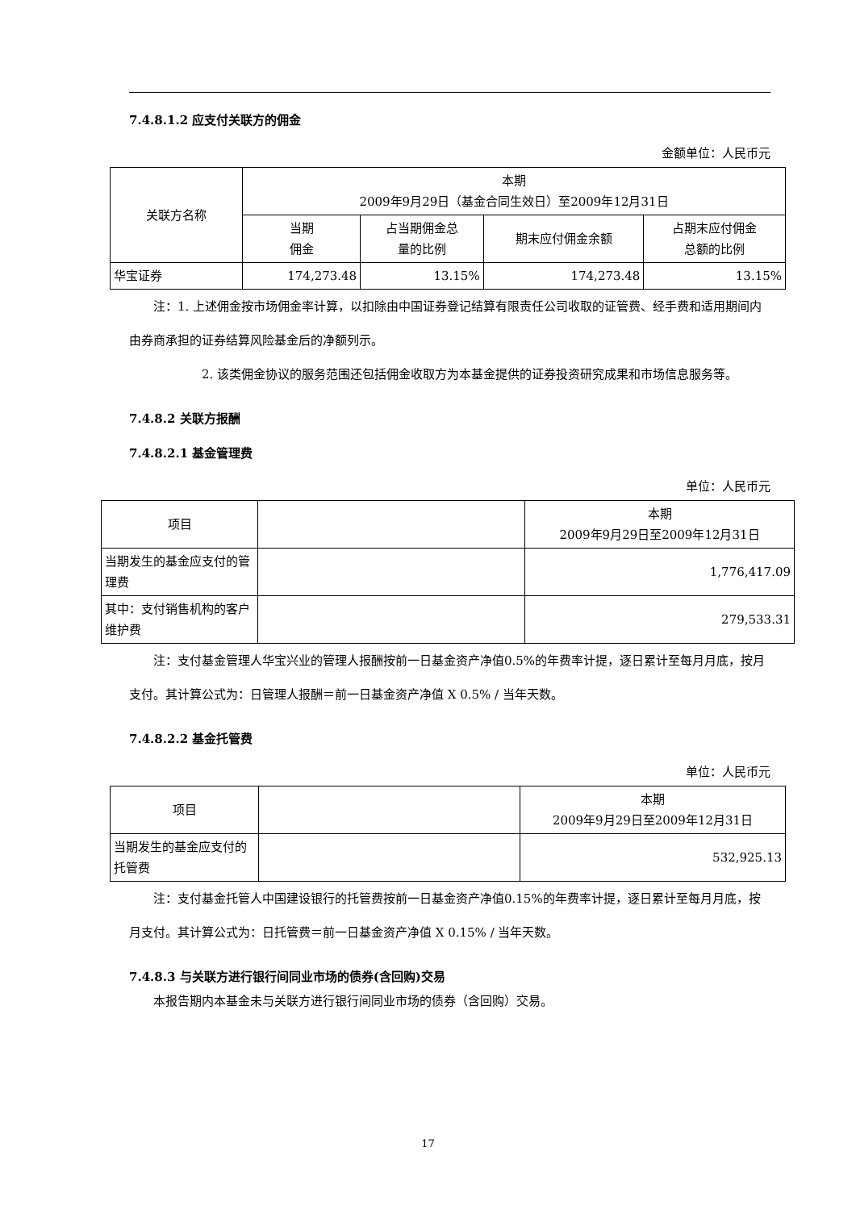7.4.8.1.2 应支付关联方的佣金
金额单位：人民币元
| 关联方名称 | 本期 2009年9月29日（基金合同生效日）至2009年12月31日 | | | |
| --- | --- | --- | --- | --- |
| | 当期 佣金 | 占当期佣金总 量的比例 | 期末应付佣金余额 | 占期末应付佣金 总额的比例 |
| 华宝证券 | 174,273.48 | 13.15% | 174,273.48 | 13.15% |
注：1. 上述佣金按市场佣金率计算，以扣除由中国证券登记结算有限责任公司收取的证管费、经手费和适用期间内由券商承担的证券结算风险基金后的净额列示。
2. 该类佣金协议的服务范围还包括佣金收取方为本基金提供的证券投资研究成果和市场信息服务等。
7.4.8.2 关联方报酬
7.4.8.2.1 基金管理费
单位：人民币元
| 项目 | | 本期 2009年9月29日至2009年12月31日 |
| --- | --- | --- |
| 当期发生的基金应支付的管理费 | | 1,776,417.09 |
| 其中：支付销售机构的客户维护费 | | 279,533.31 |
注：支付基金管理人华宝兴业的管理人报酬按前一日基金资产净值0.5%的年费率计提，逐日累计至每月月底，按月支付。其计算公式为：日管理人报酬＝前一日基金资产净值 X 0.5% / 当年天数。
7.4.8.2.2 基金托管费
单位：人民币元
| 项目 | | 本期 2009年9月29日至2009年12月31日 |
| --- | --- | --- |
| 当期发生的基金应支付的托管费 | | 532,925.13 |
注：支付基金托管人中国建设银行的托管费按前一日基金资产净值0.15%的年费率计提，逐日累计至每月月底，按月支付。其计算公式为：日托管费＝前一日基金资产净值 X 0.15% / 当年天数。
7.4.8.3 与关联方进行银行间同业市场的债券(含回购)交易
本报告期内本基金未与关联方进行银行间同业市场的债券（含回购）交易。
17